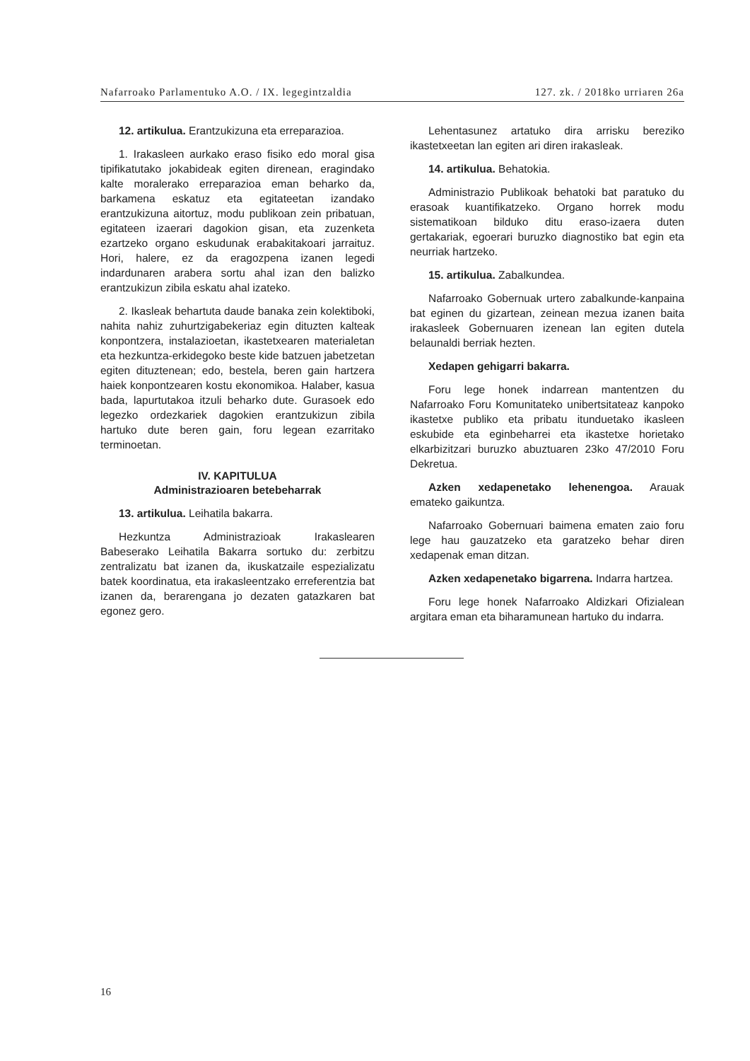Nafarroako Parlamentuko A.O. / IX. legegintzaldia 127. zk. / 2018ko urriaren 26a
12. artikulua. Erantzukizuna eta erreparazioa.
1. Irakasleen aurkako eraso fisiko edo moral gisa tipifikatutako jokabideak egiten direnean, eragindako kalte moralerako erreparazioa eman beharko da, barkamena eskatuz eta egitateetan izandako erantzukizuna aitortuz, modu publikoan zein pribatuan, egitateen izaerari dagokion gisan, eta zuzenketa ezartzeko organo eskudunak erabakitakoari jarraituz. Hori, halere, ez da eragozpena izanen legedi indardunaren arabera sortu ahal izan den balizko erantzukizun zibila eskatu ahal izateko.
2. Ikasleak behartuta daude banaka zein kolektiboki, nahita nahiz zuhurtzigabekeriaz egin dituzten kalteak konpontzera, instalazioetan, ikastetxearen materialetan eta hezkuntza-erkidegoko beste kide batzuen jabetzetan egiten dituztenean; edo, bestela, beren gain hartzera haiek konpontzearen kostu ekonomikoa. Halaber, kasua bada, lapurtutakoa itzuli beharko dute. Gurasoek edo legezko ordezkariek dagokien erantzukizun zibila hartuko dute beren gain, foru legean ezarritako terminoetan.
IV. KAPITULUA
Administrazioaren betebeharrak
13. artikulua. Leihatila bakarra.
Hezkuntza Administrazioak Irakaslearen Babeserako Leihatila Bakarra sortuko du: zerbitzu zentralizatu bat izanen da, ikuskatzaile espezializatu batek koordinatua, eta irakasleentzako erreferentzia bat izanen da, berarengana jo dezaten gatazkaren bat egonez gero.
Lehentasunez artatuko dira arrisku bereziko ikastetxeetan lan egiten ari diren irakasleak.
14. artikulua. Behatokia.
Administrazio Publikoak behatoki bat paratuko du erasoak kuantifikatzeko. Organo horrek modu sistematikoan bilduko ditu eraso-izaera duten gertakariak, egoerari buruzko diagnostiko bat egin eta neurriak hartzeko.
15. artikulua. Zabalkundea.
Nafarroako Gobernuak urtero zabalkunde-kanpaina bat eginen du gizartean, zeinean mezua izanen baita irakasleek Gobernuaren izenean lan egiten dutela belaunaldi berriak hezten.
Xedapen gehigarri bakarra.
Foru lege honek indarrean mantentzen du Nafarroako Foru Komunitateko unibertsitateaz kanpoko ikastetxe publiko eta pribatu itunduetako ikasleen eskubide eta eginbeharrei eta ikastetxe horietako elkarbizitzari buruzko abuztuaren 23ko 47/2010 Foru Dekretua.
Azken xedapenetako lehenengoa. Arauak emateko gaikuntza.
Nafarroako Gobernuari baimena ematen zaio foru lege hau gauzatzeko eta garatzeko behar diren xedapenak eman ditzan.
Azken xedapenetako bigarrena. Indarra hartzea.
Foru lege honek Nafarroako Aldizkari Ofizialean argitara eman eta biharamunean hartuko du indarra.
16